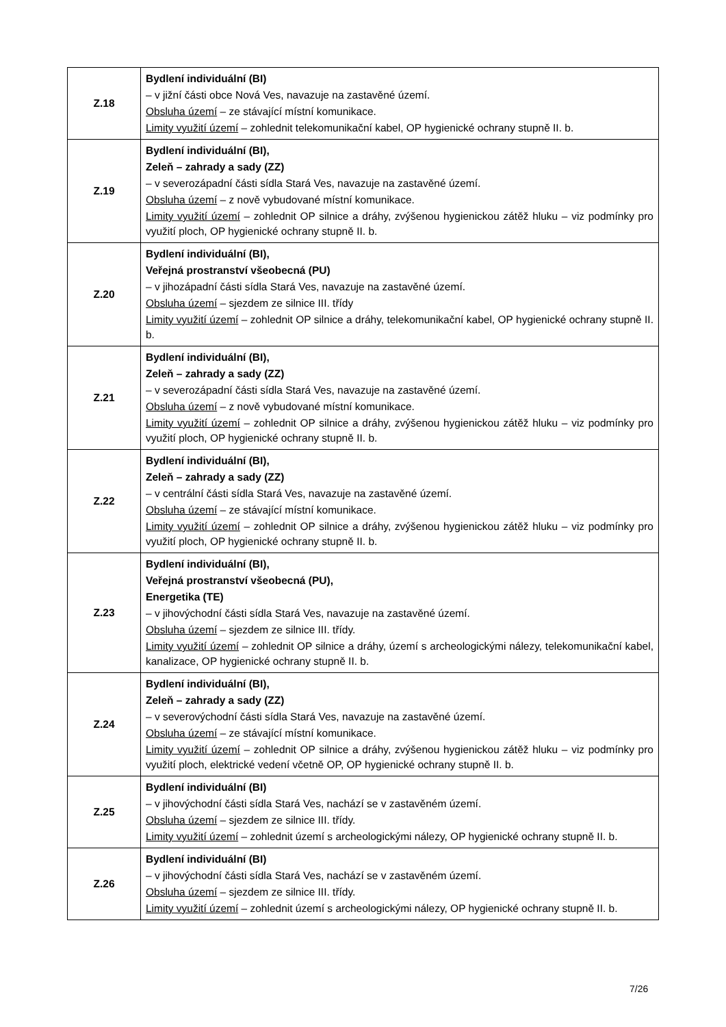| Z.18 | Bydlení individuální (BI) – v jižní části obce Nová Ves, navazuje na zastavěné území. Obsluha území – ze stávající místní komunikace. Limity využití území – zohlednit telekomunikační kabel, OP hygienické ochrany stupně II. b. |
| Z.19 | Bydlení individuální (BI), Zeleň – zahrady a sady (ZZ) – v severozápadní části sídla Stará Ves, navazuje na zastavěné území. Obsluha území – z nově vybudované místní komunikace. Limity využití území – zohlednit OP silnice a dráhy, zvýšenou hygienickou zátěž hluku – viz podmínky pro využití ploch, OP hygienické ochrany stupně II. b. |
| Z.20 | Bydlení individuální (BI), Veřejná prostranství všeobecná (PU) – v jihozápadní části sídla Stará Ves, navazuje na zastavěné území. Obsluha území – sjezdem ze silnice III. třídy Limity využití území – zohlednit OP silnice a dráhy, telekomunikační kabel, OP hygienické ochrany stupně II. b. |
| Z.21 | Bydlení individuální (BI), Zeleň – zahrady a sady (ZZ) – v severozápadní části sídla Stará Ves, navazuje na zastavěné území. Obsluha území – z nově vybudované místní komunikace. Limity využití území – zohlednit OP silnice a dráhy, zvýšenou hygienickou zátěž hluku – viz podmínky pro využití ploch, OP hygienické ochrany stupně II. b. |
| Z.22 | Bydlení individuální (BI), Zeleň – zahrady a sady (ZZ) – v centrální části sídla Stará Ves, navazuje na zastavěné území. Obsluha území – ze stávající místní komunikace. Limity využití území – zohlednit OP silnice a dráhy, zvýšenou hygienickou zátěž hluku – viz podmínky pro využití ploch, OP hygienické ochrany stupně II. b. |
| Z.23 | Bydlení individuální (BI), Veřejná prostranství všeobecná (PU), Energetika (TE) – v jihovýchodní části sídla Stará Ves, navazuje na zastavěné území. Obsluha území – sjezdem ze silnice III. třídy. Limity využití území – zohlednit OP silnice a dráhy, území s archeologickými nálezy, telekomunikační kabel, kanalizace, OP hygienické ochrany stupně II. b. |
| Z.24 | Bydlení individuální (BI), Zeleň – zahrady a sady (ZZ) – v severovýchodní části sídla Stará Ves, navazuje na zastavěné území. Obsluha území – ze stávající místní komunikace. Limity využití území – zohlednit OP silnice a dráhy, zvýšenou hygienickou zátěž hluku – viz podmínky pro využití ploch, elektrické vedení včetně OP, OP hygienické ochrany stupně II. b. |
| Z.25 | Bydlení individuální (BI) – v jihovýchodní části sídla Stará Ves, nachází se v zastavěném území. Obsluha území – sjezdem ze silnice III. třídy. Limity využití území – zohlednit území s archeologickými nálezy, OP hygienické ochrany stupně II. b. |
| Z.26 | Bydlení individuální (BI) – v jihovýchodní části sídla Stará Ves, nachází se v zastavěném území. Obsluha území – sjezdem ze silnice III. třídy. Limity využití území – zohlednit území s archeologickými nálezy, OP hygienické ochrany stupně II. b. |
7/26